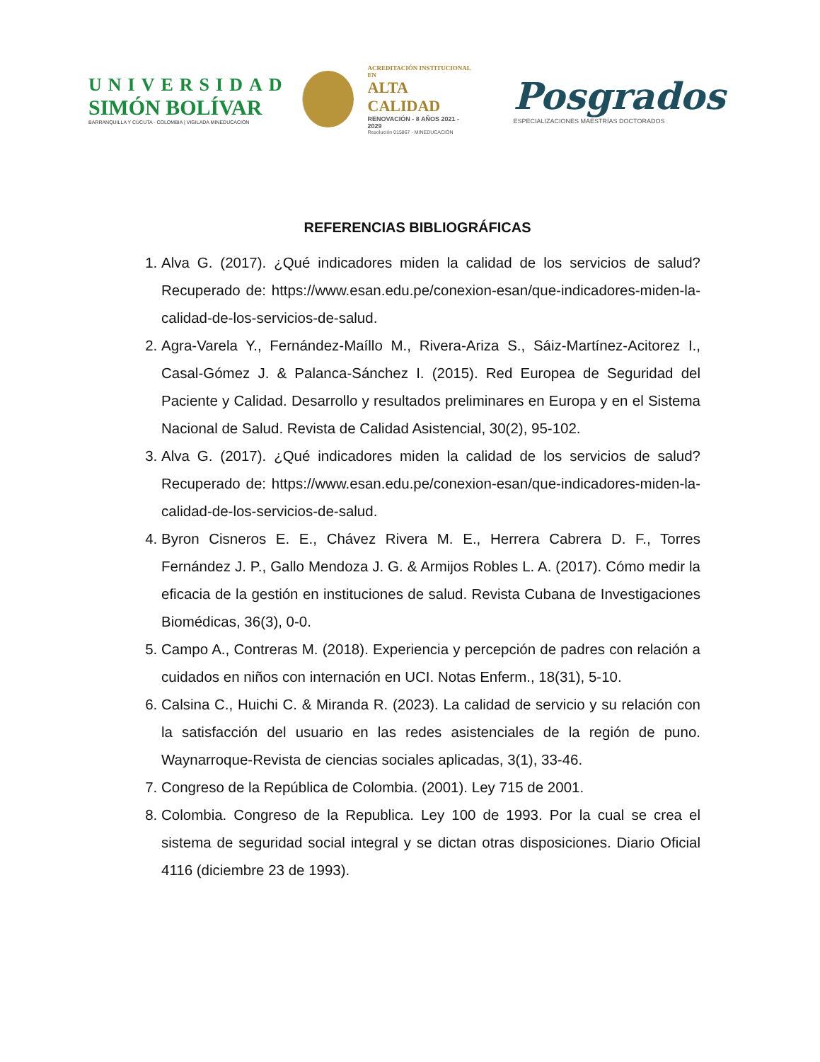UNIVERSIDAD
SIMÓN BOLÍVAR
BARRANQUILLA Y CÚCUTA - COLOMBIA | VIGILADA MINEDUCACIÓN
ACREDITACIÓN INSTITUCIONAL EN
ALTA CALIDAD
RENOVACIÓN - 8 AÑOS 2021 - 2029
Resolución 015867 - MINEDUCACIÓN
Posgrados
ESPECIALIZACIONES MAESTRÍAS DOCTORADOS
REFERENCIAS BIBLIOGRÁFICAS
1. Alva G. (2017). ¿Qué indicadores miden la calidad de los servicios de salud? Recuperado de: https://www.esan.edu.pe/conexion-esan/que-indicadores-miden-la-calidad-de-los-servicios-de-salud.
2. Agra-Varela Y., Fernández-Maíllo M., Rivera-Ariza S., Sáiz-Martínez-Acitorez I., Casal-Gómez J. & Palanca-Sánchez I. (2015). Red Europea de Seguridad del Paciente y Calidad. Desarrollo y resultados preliminares en Europa y en el Sistema Nacional de Salud. Revista de Calidad Asistencial, 30(2), 95-102.
3. Alva G. (2017). ¿Qué indicadores miden la calidad de los servicios de salud? Recuperado de: https://www.esan.edu.pe/conexion-esan/que-indicadores-miden-la-calidad-de-los-servicios-de-salud.
4. Byron Cisneros E. E., Chávez Rivera M. E., Herrera Cabrera D. F., Torres Fernández J. P., Gallo Mendoza J. G. & Armijos Robles L. A. (2017). Cómo medir la eficacia de la gestión en instituciones de salud. Revista Cubana de Investigaciones Biomédicas, 36(3), 0-0.
5. Campo A., Contreras M. (2018). Experiencia y percepción de padres con relación a cuidados en niños con internación en UCI. Notas Enferm., 18(31), 5-10.
6. Calsina C., Huichi C. & Miranda R. (2023). La calidad de servicio y su relación con la satisfacción del usuario en las redes asistenciales de la región de puno. Waynarroque-Revista de ciencias sociales aplicadas, 3(1), 33-46.
7. Congreso de la República de Colombia. (2001). Ley 715 de 2001.
8. Colombia. Congreso de la Republica. Ley 100 de 1993. Por la cual se crea el sistema de seguridad social integral y se dictan otras disposiciones. Diario Oficial 4116 (diciembre 23 de 1993).